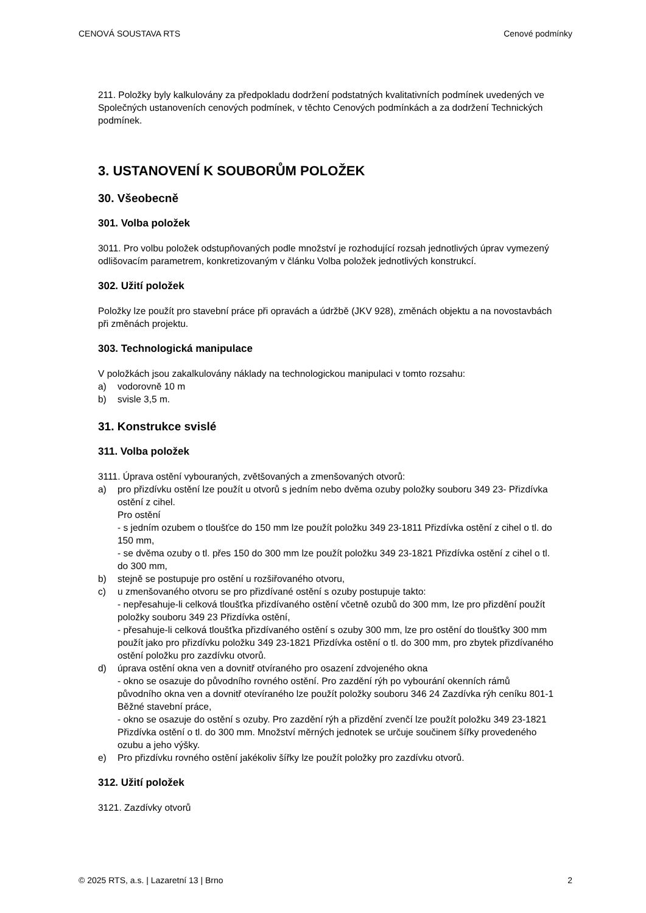CENOVÁ SOUSTAVA RTS Cenové podmínky
211. Položky byly kalkulovány za předpokladu dodržení podstatných kvalitativních podmínek uvedených ve Společných ustanoveních cenových podmínek, v těchto Cenových podmínkách a za dodržení Technických podmínek.
3. USTANOVENÍ K SOUBORŮM POLOŽEK
30. Všeobecně
301. Volba položek
3011. Pro volbu položek odstupňovaných podle množství je rozhodující rozsah jednotlivých úprav vymezený odlišovacím parametrem, konkretizovaným v článku Volba položek jednotlivých konstrukcí.
302. Užití položek
Položky lze použít pro stavební práce při opravách a údržbě (JKV 928), změnách objektu a na novostavbách při změnách projektu.
303. Technologická manipulace
V položkách jsou zakalkulovány náklady na technologickou manipulaci v tomto rozsahu:
a) vodorovně 10 m
b) svisle 3,5 m.
31. Konstrukce svislé
311. Volba položek
3111. Úprava ostění vybouraných, zvětšovaných a zmenšovaných otvorů:
a) pro přizdívku ostění lze použít u otvorů s jedním nebo dvěma ozuby položky souboru 349 23- Přizdívka ostění z cihel.
Pro ostění
- s jedním ozubem o tloušťce do 150 mm lze použít položku 349 23-1811 Přizdívka ostění z cihel o tl. do 150 mm,
- se dvěma ozuby o tl. přes 150 do 300 mm lze použít položku 349 23-1821 Přizdívka ostění z cihel o tl. do 300 mm,
b) stejně se postupuje pro ostění u rozšiřovaného otvoru,
c) u zmenšovaného otvoru se pro přizdívané ostění s ozuby postupuje takto:
- nepřesahuje-li celková tloušťka přizdívaného ostění včetně ozubů do 300 mm, lze pro přizdění použít položky souboru 349 23 Přizdívka ostění,
- přesahuje-li celková tloušťka přizdívaného ostění s ozuby 300 mm, lze pro ostění do tloušťky 300 mm použít jako pro přizdívku položku 349 23-1821 Přizdívka ostění o tl. do 300 mm, pro zbytek přizdívaného ostění položku pro zazdívku otvorů.
d) úprava ostění okna ven a dovnitř otvíraného pro osazení zdvojeného okna
- okno se osazuje do původního rovného ostění. Pro zazdění rýh po vybourání okenních rámů původního okna ven a dovnitř otevíraného lze použít položky souboru 346 24 Zazdívka rýh ceníku 801-1 Běžné stavební práce,
- okno se osazuje do ostění s ozuby. Pro zazdění rýh a přizdění zvenčí lze použít položku 349 23-1821 Přizdívka ostění o tl. do 300 mm. Množství měrných jednotek se určuje součinem šířky provedeného ozubu a jeho výšky.
e) Pro přizdívku rovného ostění jakékoliv šířky lze použít položky pro zazdívku otvorů.
312. Užití položek
3121. Zazdívky otvorů
© 2025 RTS, a.s. | Lazaretní 13 | Brno 2